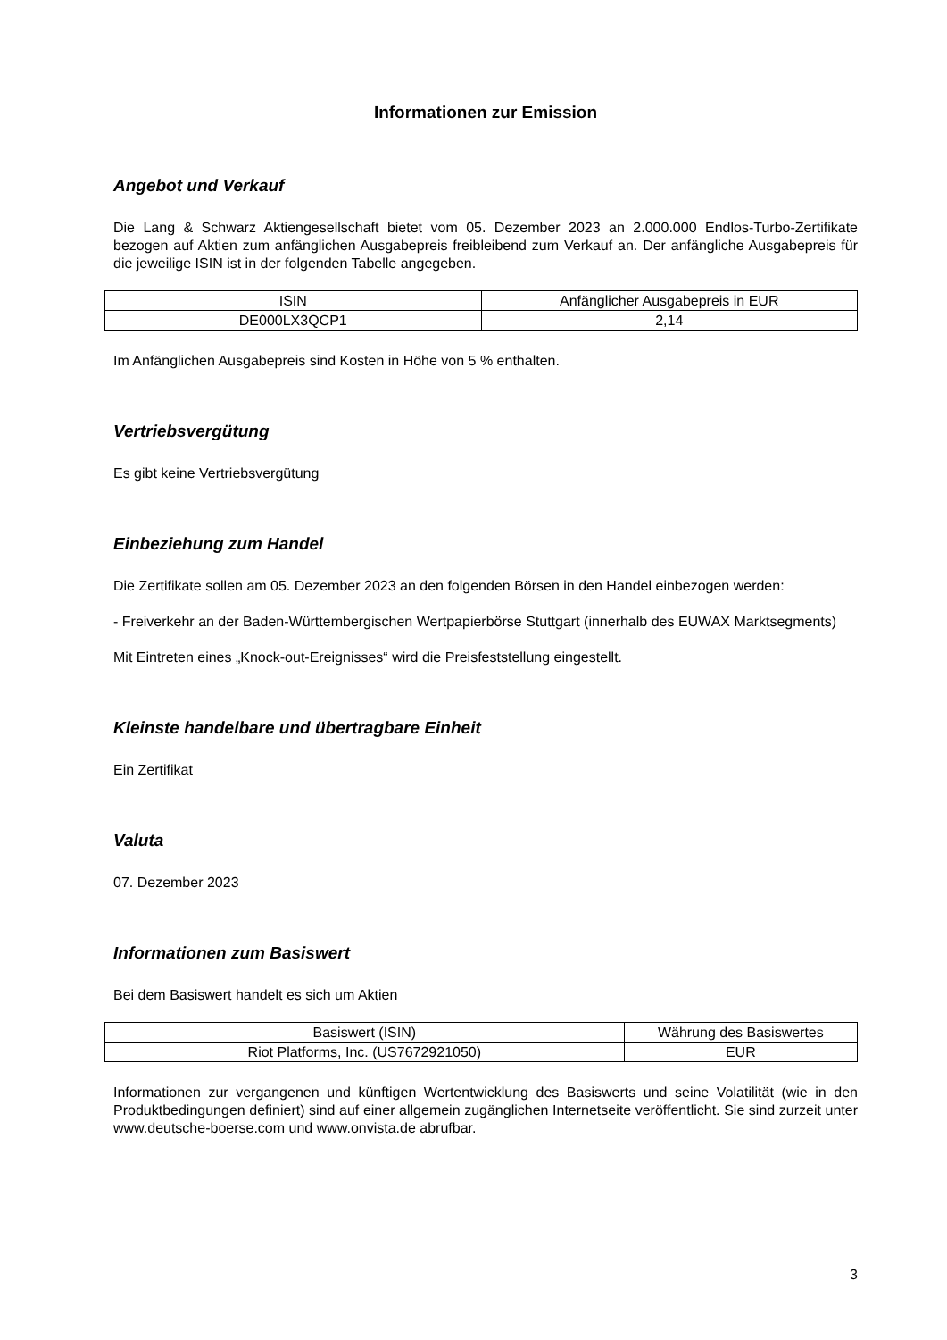Informationen zur Emission
Angebot und Verkauf
Die Lang & Schwarz Aktiengesellschaft bietet vom 05. Dezember 2023 an 2.000.000 Endlos-Turbo-Zertifikate bezogen auf Aktien zum anfänglichen Ausgabepreis freibleibend zum Verkauf an. Der anfängliche Ausgabepreis für die jeweilige ISIN ist in der folgenden Tabelle angegeben.
| ISIN | Anfänglicher Ausgabepreis in EUR |
| DE000LX3QCP1 | 2,14 |
Im Anfänglichen Ausgabepreis sind Kosten in Höhe von 5 % enthalten.
Vertriebsvergütung
Es gibt keine Vertriebsvergütung
Einbeziehung zum Handel
Die Zertifikate sollen am 05. Dezember 2023 an den folgenden Börsen in den Handel einbezogen werden:
- Freiverkehr an der Baden-Württembergischen Wertpapierbörse Stuttgart (innerhalb des EUWAX Marktsegments)
Mit Eintreten eines „Knock-out-Ereignisses“ wird die Preisfeststellung eingestellt.
Kleinste handelbare und übertragbare Einheit
Ein Zertifikat
Valuta
07. Dezember 2023
Informationen zum Basiswert
Bei dem Basiswert handelt es sich um Aktien
| Basiswert (ISIN) | Währung des Basiswertes |
| Riot Platforms, Inc. (US7672921050) | EUR |
Informationen zur vergangenen und künftigen Wertentwicklung des Basiswerts und seine Volatilität (wie in den Produktbedingungen definiert) sind auf einer allgemein zugänglichen Internetseite veröffentlicht. Sie sind zurzeit unter www.deutsche-boerse.com und www.onvista.de abrufbar.
3